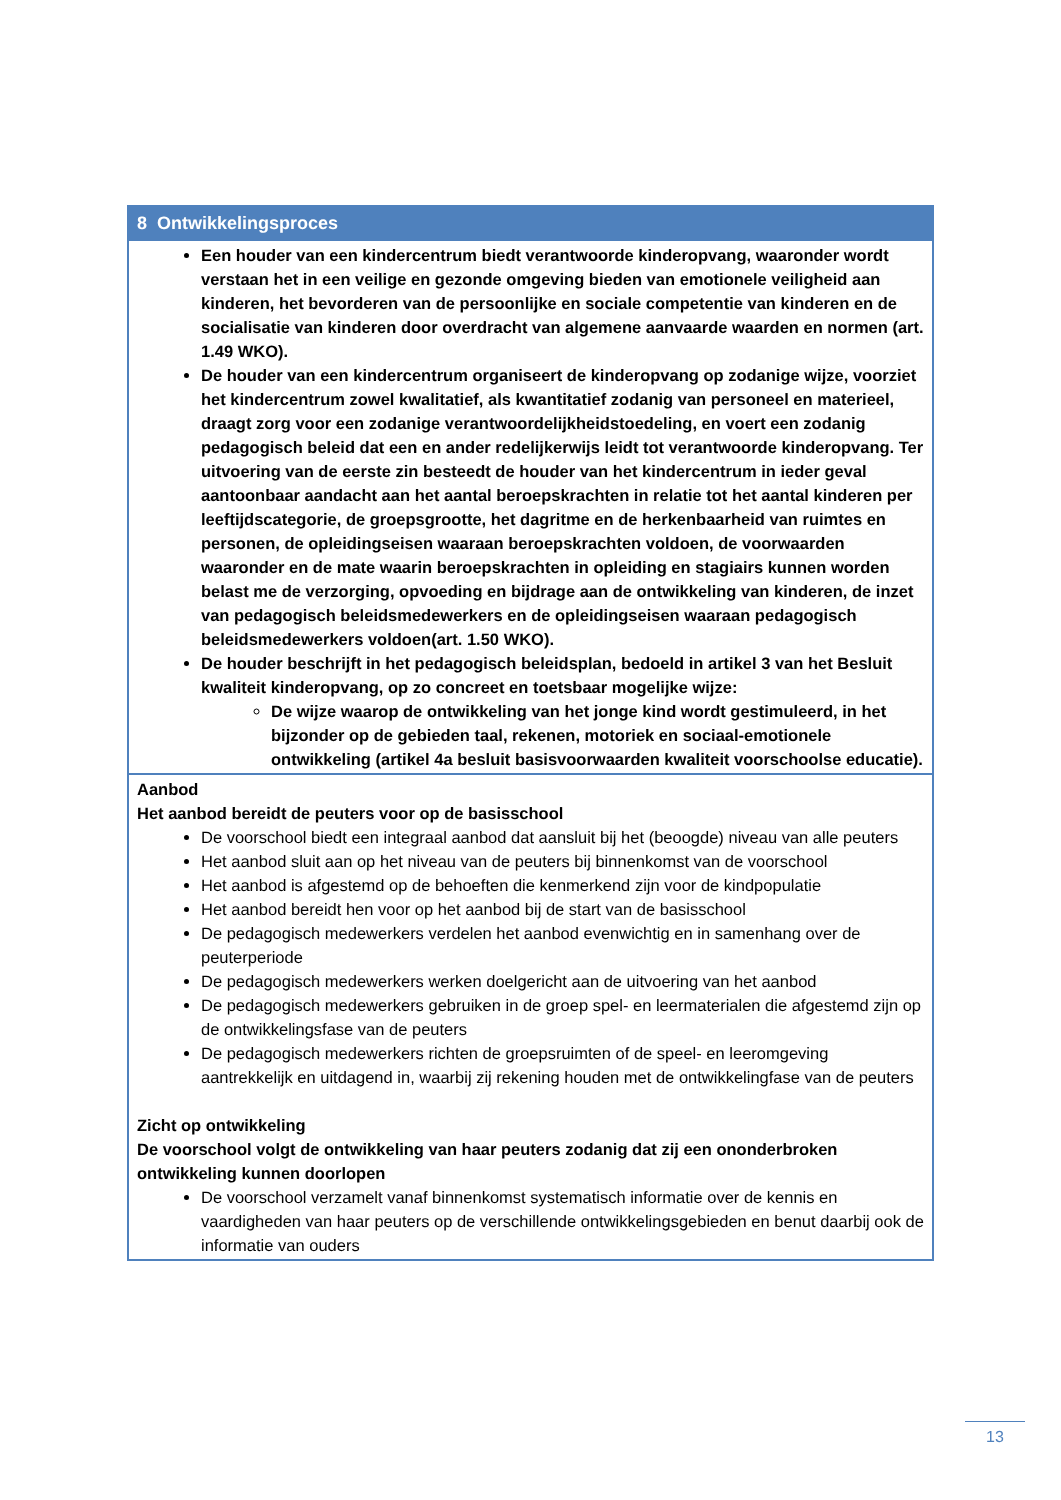| 8 Ontwikkelingsproces |
| --- |
| Een houder van een kindercentrum biedt verantwoorde kinderopvang, waaronder wordt verstaan het in een veilige en gezonde omgeving bieden van emotionele veiligheid aan kinderen, het bevorderen van de persoonlijke en sociale competentie van kinderen en de socialisatie van kinderen door overdracht van algemene aanvaarde waarden en normen (art. 1.49 WKO). De houder van een kindercentrum organiseert de kinderopvang op zodanige wijze, voorziet het kindercentrum zowel kwalitatief, als kwantitatief zodanig van personeel en materieel, draagt zorg voor een zodanige verantwoordelijkheidstoedeling, en voert een zodanig pedagogisch beleid dat een en ander redelijkerwijs leidt tot verantwoorde kinderopvang. Ter uitvoering van de eerste zin besteedt de houder van het kindercentrum in ieder geval aantoonbaar aandacht aan het aantal beroepskrachten in relatie tot het aantal kinderen per leeftijdscategorie, de groepsgrootte, het dagritme en de herkenbaarheid van ruimtes en personen, de opleidingseisen waaraan beroepskrachten voldoen, de voorwaarden waaronder en de mate waarin beroepskrachten in opleiding en stagiairs kunnen worden belast me de verzorging, opvoeding en bijdrage aan de ontwikkeling van kinderen, de inzet van pedagogisch beleidsmedewerkers en de opleidingseisen waaraan pedagogisch beleidsmedewerkers voldoen(art. 1.50 WKO). De houder beschrijft in het pedagogisch beleidsplan, bedoeld in artikel 3 van het Besluit kwaliteit kinderopvang, op zo concreet en toetsbaar mogelijke wijze: De wijze waarop de ontwikkeling van het jonge kind wordt gestimuleerd, in het bijzonder op de gebieden taal, rekenen, motoriek en sociaal-emotionele ontwikkeling (artikel 4a besluit basisvoorwaarden kwaliteit voorschoolse educatie). |
| Aanbod Het aanbod bereidt de peuters voor op de basisschool De voorschool biedt een integraal aanbod dat aansluit bij het (beoogde) niveau van alle peuters Het aanbod sluit aan op het niveau van de peuters bij binnenkomst van de voorschool Het aanbod is afgestemd op de behoeften die kenmerkend zijn voor de kindpopulatie Het aanbod bereidt hen voor op het aanbod bij de start van de basisschool De pedagogisch medewerkers verdelen het aanbod evenwichtig en in samenhang over de peuterperiode De pedagogisch medewerkers werken doelgericht aan de uitvoering van het aanbod De pedagogisch medewerkers gebruiken in de groep spel- en leermaterialen die afgestemd zijn op de ontwikkelingsfase van de peuters De pedagogisch medewerkers richten de groepsruimten of de speel- en leeromgeving aantrekkelijk en uitdagend in, waarbij zij rekening houden met de ontwikkelingfase van de peuters Zicht op ontwikkeling De voorschool volgt de ontwikkeling van haar peuters zodanig dat zij een ononderbroken ontwikkeling kunnen doorlopen De voorschool verzamelt vanaf binnenkomst systematisch informatie over de kennis en vaardigheden van haar peuters op de verschillende ontwikkelingsgebieden en benut daarbij ook de informatie van ouders |
13